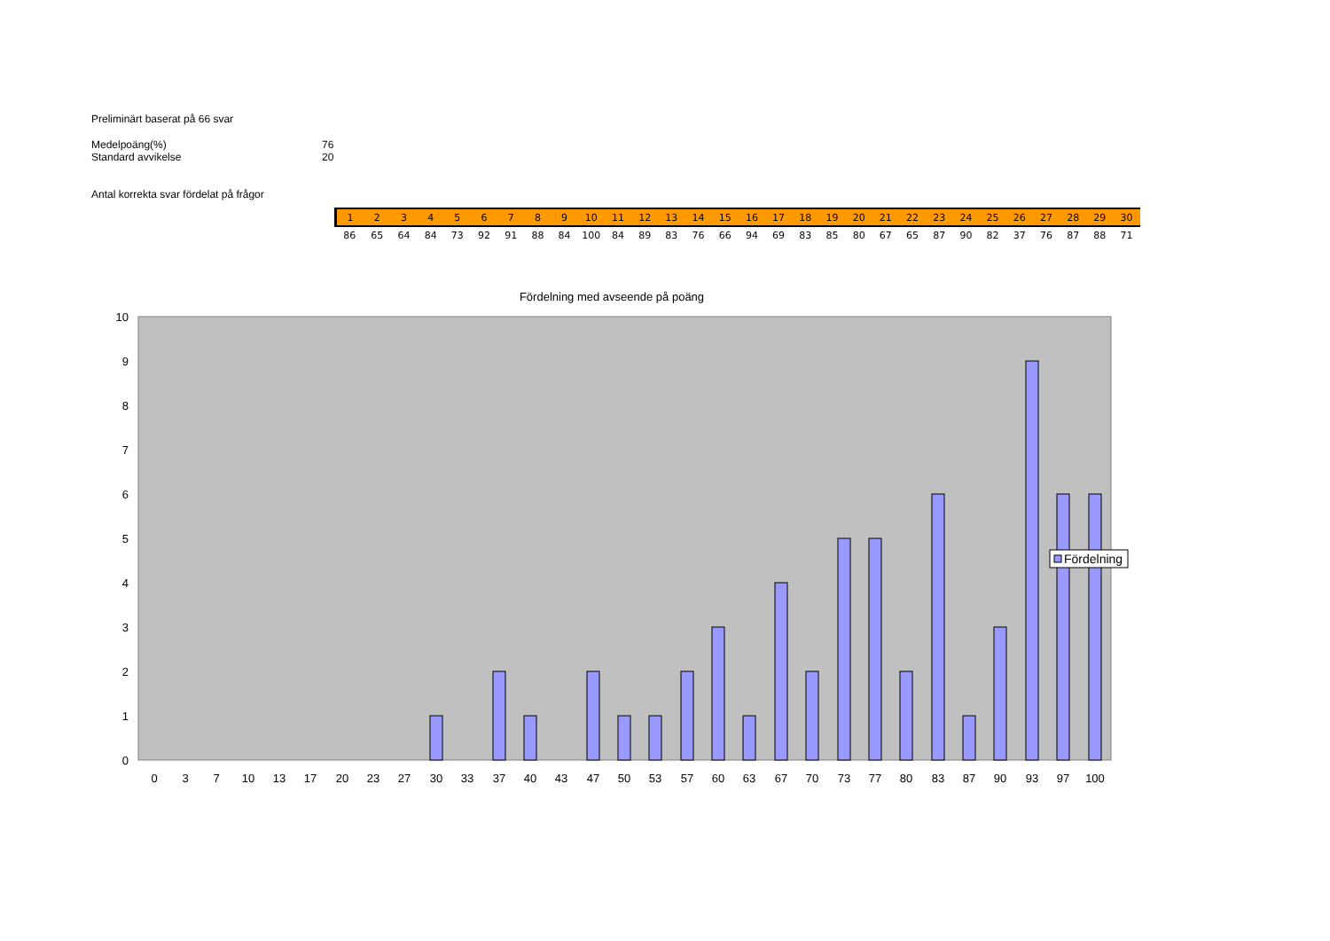Preliminärt baserat på 66 svar
Medelpoäng(%) 76
Standard avvikelse 20
Antal korrekta svar fördelat på frågor
| 1 | 2 | 3 | 4 | 5 | 6 | 7 | 8 | 9 | 10 | 11 | 12 | 13 | 14 | 15 | 16 | 17 | 18 | 19 | 20 | 21 | 22 | 23 | 24 | 25 | 26 | 27 | 28 | 29 | 30 |
| 86 | 65 | 64 | 84 | 73 | 92 | 91 | 88 | 84 | 100 | 84 | 89 | 83 | 76 | 66 | 94 | 69 | 83 | 85 | 80 | 67 | 65 | 87 | 90 | 82 | 37 | 76 | 87 | 88 | 71 |
Fördelning med avseende på poäng
0
1
2
3
4
5
6
7
8
9
10
0
3
7
10
13
17
20
23
27
30
33
37
40
43
47
50
53
57
60
63
67
70
73
77
80
83
87
90
93
97
100
Fördelning